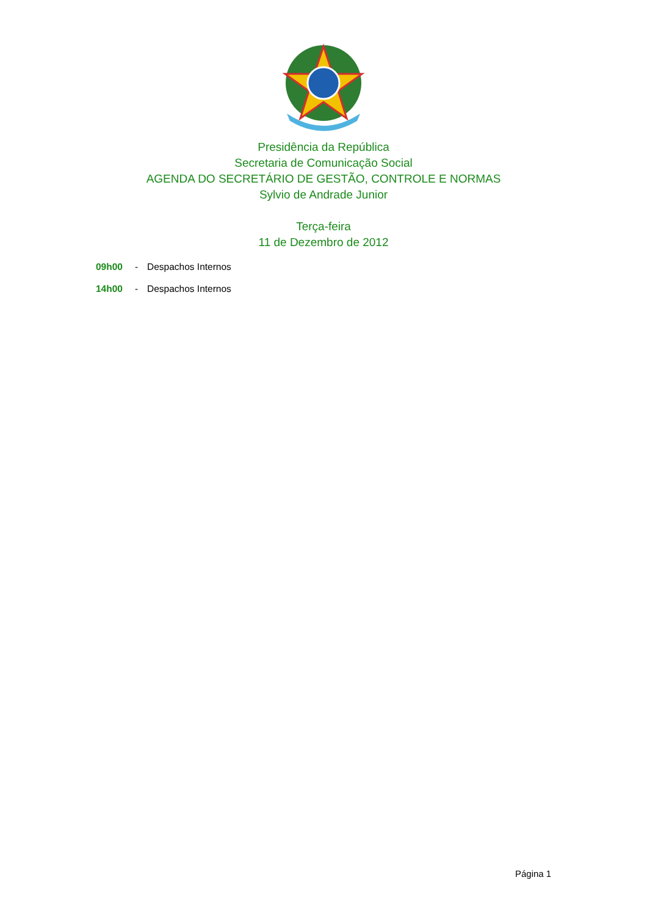Presidência da República
Secretaria de Comunicação Social
AGENDA DO SECRETÁRIO DE GESTÃO, CONTROLE E NORMAS
Sylvio de Andrade Junior
Terça-feira
11 de Dezembro de 2012
09h00 - Despachos Internos
14h00 - Despachos Internos
Página 1